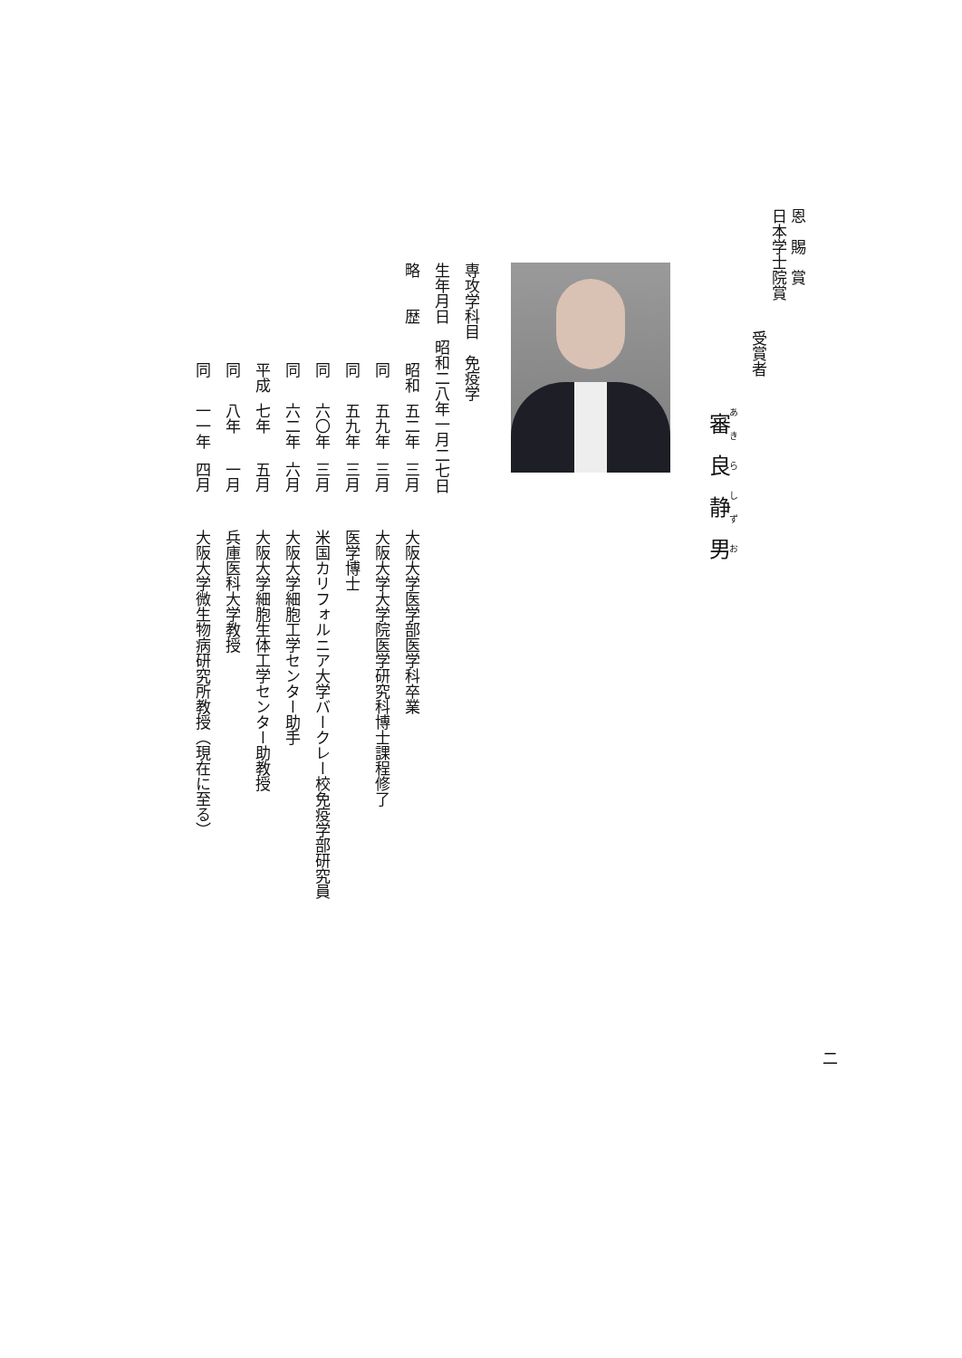恩　賜　賞
日本学士院賞
受賞者
審良静男
専攻学科目　免疫学
生年月日　昭和二八年一月二七日
略　　歴 昭和 五二年 三月大阪大学医学部医学科卒業
同五九年 三月大阪大学大学院医学研究科博士課程修了
同五九年 三月医学博士
同六〇年 三月米国カリフォルニア大学バークレー校免疫学部研究員
同六二年 六月大阪大学細胞工学センター助手
平成 七年 五月大阪大学細胞生体工学センター助教授
同八年 一月兵庫医科大学教授
同一一年 四月大阪大学微生物病研究所教授（現在に至る）
二